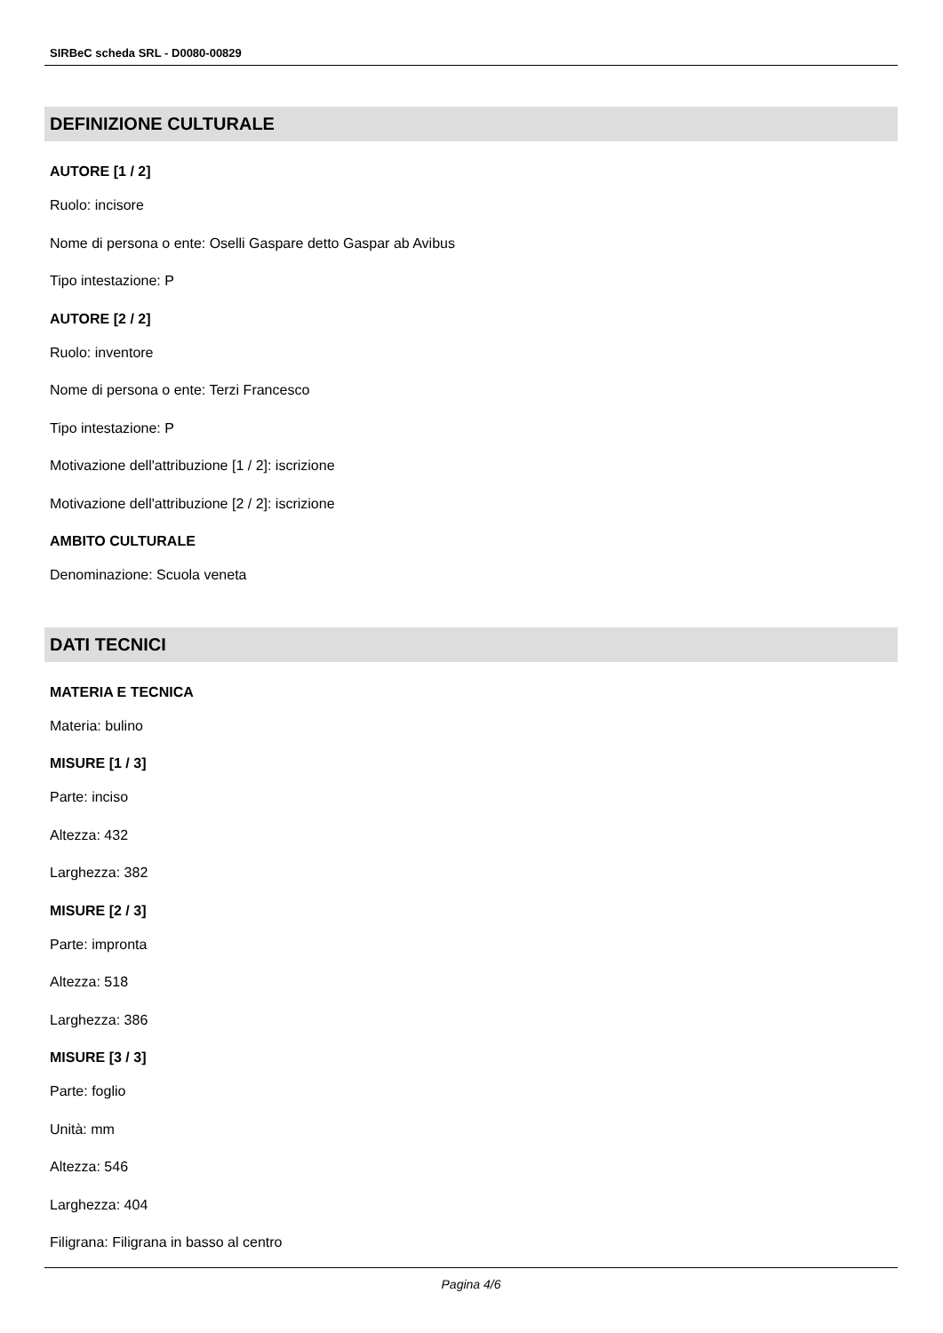SIRBeC scheda SRL - D0080-00829
DEFINIZIONE CULTURALE
AUTORE [1 / 2]
Ruolo: incisore
Nome di persona o ente: Oselli Gaspare detto Gaspar ab Avibus
Tipo intestazione: P
AUTORE [2 / 2]
Ruolo: inventore
Nome di persona o ente: Terzi Francesco
Tipo intestazione: P
Motivazione dell'attribuzione [1 / 2]: iscrizione
Motivazione dell'attribuzione [2 / 2]: iscrizione
AMBITO CULTURALE
Denominazione: Scuola veneta
DATI TECNICI
MATERIA E TECNICA
Materia: bulino
MISURE [1 / 3]
Parte: inciso
Altezza: 432
Larghezza: 382
MISURE [2 / 3]
Parte: impronta
Altezza: 518
Larghezza: 386
MISURE [3 / 3]
Parte: foglio
Unità: mm
Altezza: 546
Larghezza: 404
Filigrana: Filigrana in basso al centro
Pagina 4/6